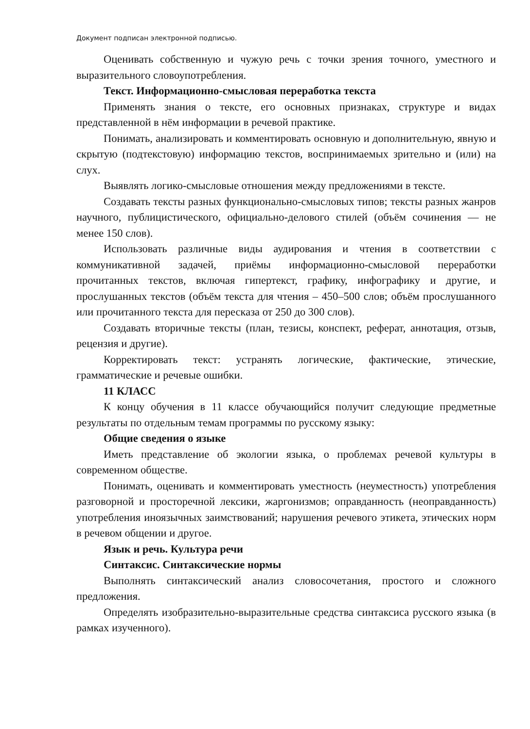Документ подписан электронной подписью.
Оценивать собственную и чужую речь с точки зрения точного, уместного и выразительного словоупотребления.
Текст. Информационно-смысловая переработка текста
Применять знания о тексте, его основных признаках, структуре и видах представленной в нём информации в речевой практике.
Понимать, анализировать и комментировать основную и дополнительную, явную и скрытую (подтекстовую) информацию текстов, воспринимаемых зрительно и (или) на слух.
Выявлять логико-смысловые отношения между предложениями в тексте.
Создавать тексты разных функционально-смысловых типов; тексты разных жанров научного, публицистического, официально-делового стилей (объём сочинения — не менее 150 слов).
Использовать различные виды аудирования и чтения в соответствии с коммуникативной задачей, приёмы информационно-смысловой переработки прочитанных текстов, включая гипертекст, графику, инфографику и другие, и прослушанных текстов (объём текста для чтения – 450–500 слов; объём прослушанного или прочитанного текста для пересказа от 250 до 300 слов).
Создавать вторичные тексты (план, тезисы, конспект, реферат, аннотация, отзыв, рецензия и другие).
Корректировать текст: устранять логические, фактические, этические, грамматические и речевые ошибки.
11 КЛАСС
К концу обучения в 11 классе обучающийся получит следующие предметные результаты по отдельным темам программы по русскому языку:
Общие сведения о языке
Иметь представление об экологии языка, о проблемах речевой культуры в современном обществе.
Понимать, оценивать и комментировать уместность (неуместность) употребления разговорной и просторечной лексики, жаргонизмов; оправданность (неоправданность) употребления иноязычных заимствований; нарушения речевого этикета, этических норм в речевом общении и другое.
Язык и речь. Культура речи
Синтаксис. Синтаксические нормы
Выполнять синтаксический анализ словосочетания, простого и сложного предложения.
Определять изобразительно-выразительные средства синтаксиса русского языка (в рамках изученного).